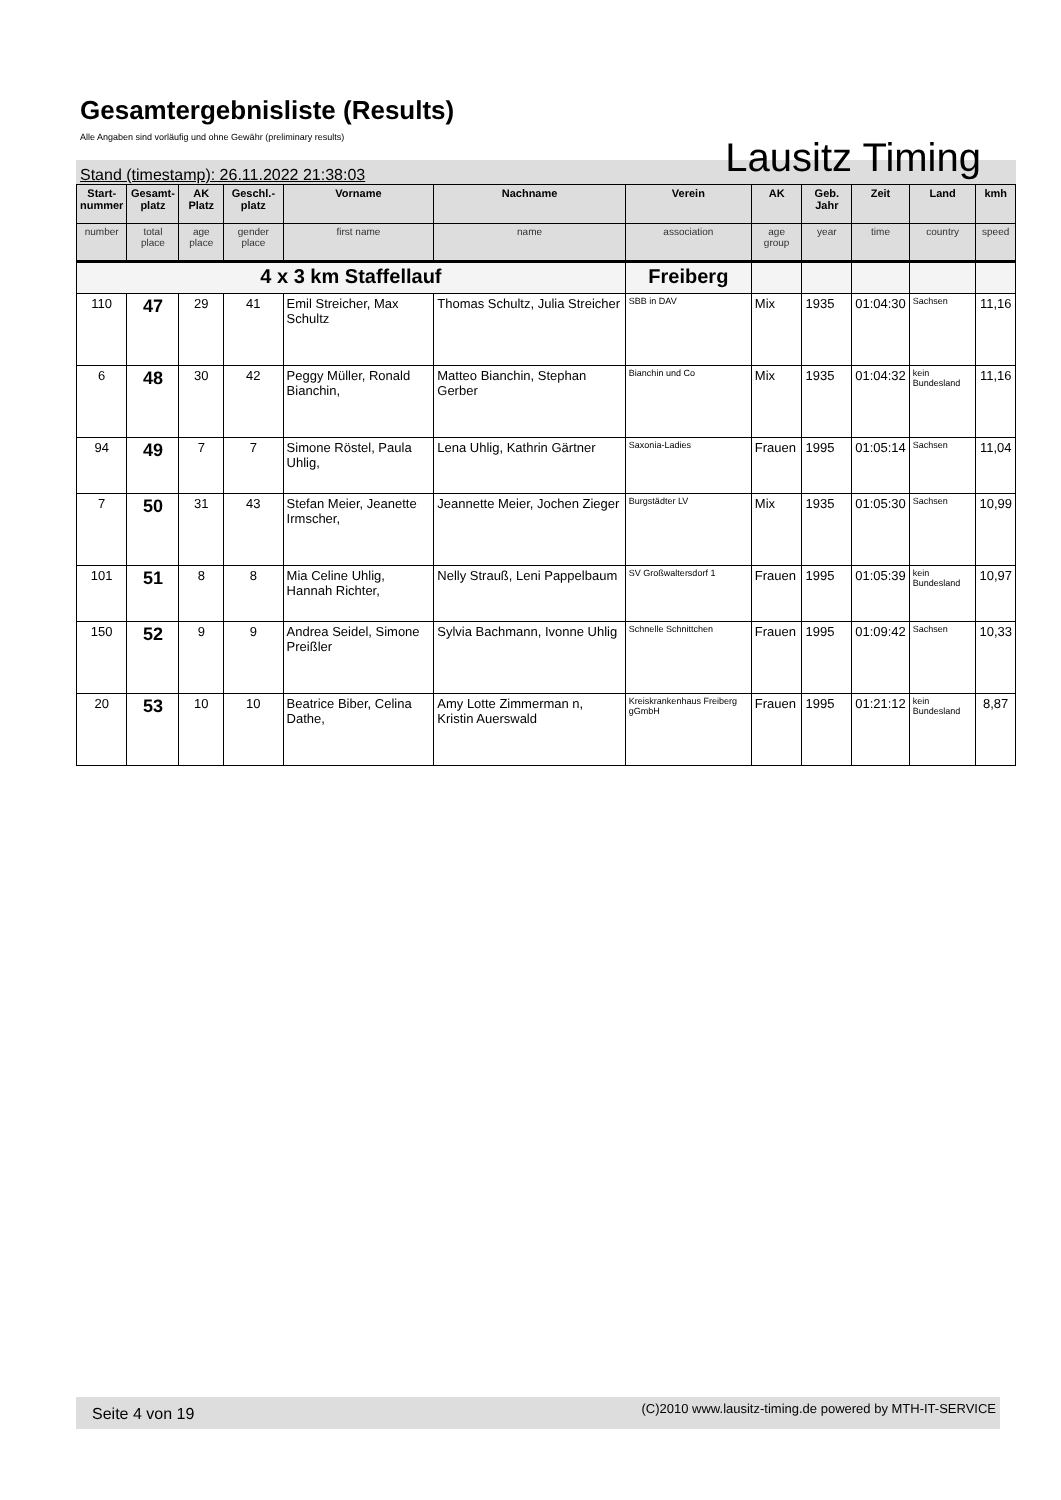Gesamtergebnisliste (Results)
Alle Angaben sind vorläufig und ohne Gewähr (preliminary results)
Stand (timestamp): 26.11.2022 21:38:03 Lausitz Timing
| Start- nummer | Gesamt- platz | AK Platz | Geschl.- platz | Vorname | Nachname | Verein | AK | Geb. Jahr | Zeit | Land | kmh |
| --- | --- | --- | --- | --- | --- | --- | --- | --- | --- | --- | --- |
| number | total place | age place | gender place | first name | name | association | age group | year | time | country | speed |
| 4 x 3 km Staffellauf | | | | | | Freiberg | | | | | |
| 110 | 47 | 29 | 41 | Emil Streicher, Max Schultz | Thomas Schultz, Julia Streicher | SBB in DAV | Mix | 1935 | 01:04:30 | Sachsen | 11,16 |
| 6 | 48 | 30 | 42 | Peggy Müller, Ronald Bianchin, | Matteo Bianchin, Stephan Gerber | Bianchin und Co | Mix | 1935 | 01:04:32 | kein Bundesland | 11,16 |
| 94 | 49 | 7 | 7 | Simone Röstel, Paula Uhlig, | Lena Uhlig, Kathrin Gärtner | Saxonia-Ladies | Frauen | 1995 | 01:05:14 | Sachsen | 11,04 |
| 7 | 50 | 31 | 43 | Stefan Meier, Jeanette Irmscher, | Jeannette Meier, Jochen Zieger | Burgstädter LV | Mix | 1935 | 01:05:30 | Sachsen | 10,99 |
| 101 | 51 | 8 | 8 | Mia Celine Uhlig, Hannah Richter, | Nelly Strauß, Leni Pappelbaum | SV Großwaltersdorf 1 | Frauen | 1995 | 01:05:39 | kein Bundesland | 10,97 |
| 150 | 52 | 9 | 9 | Andrea Seidel, Simone Preißler | Sylvia Bachmann, Ivonne Uhlig | Schnelle Schnittchen | Frauen | 1995 | 01:09:42 | Sachsen | 10,33 |
| 20 | 53 | 10 | 10 | Beatrice Biber, Celina Dathe, | Amy Lotte Zimmerman n, Kristin Auerswald | Kreiskrankenhaus Freiberg gGmbH | Frauen | 1995 | 01:21:12 | kein Bundesland | 8,87 |
Seite 4 von 19 (C)2010 www.lausitz-timing.de powered by MTH-IT-SERVICE